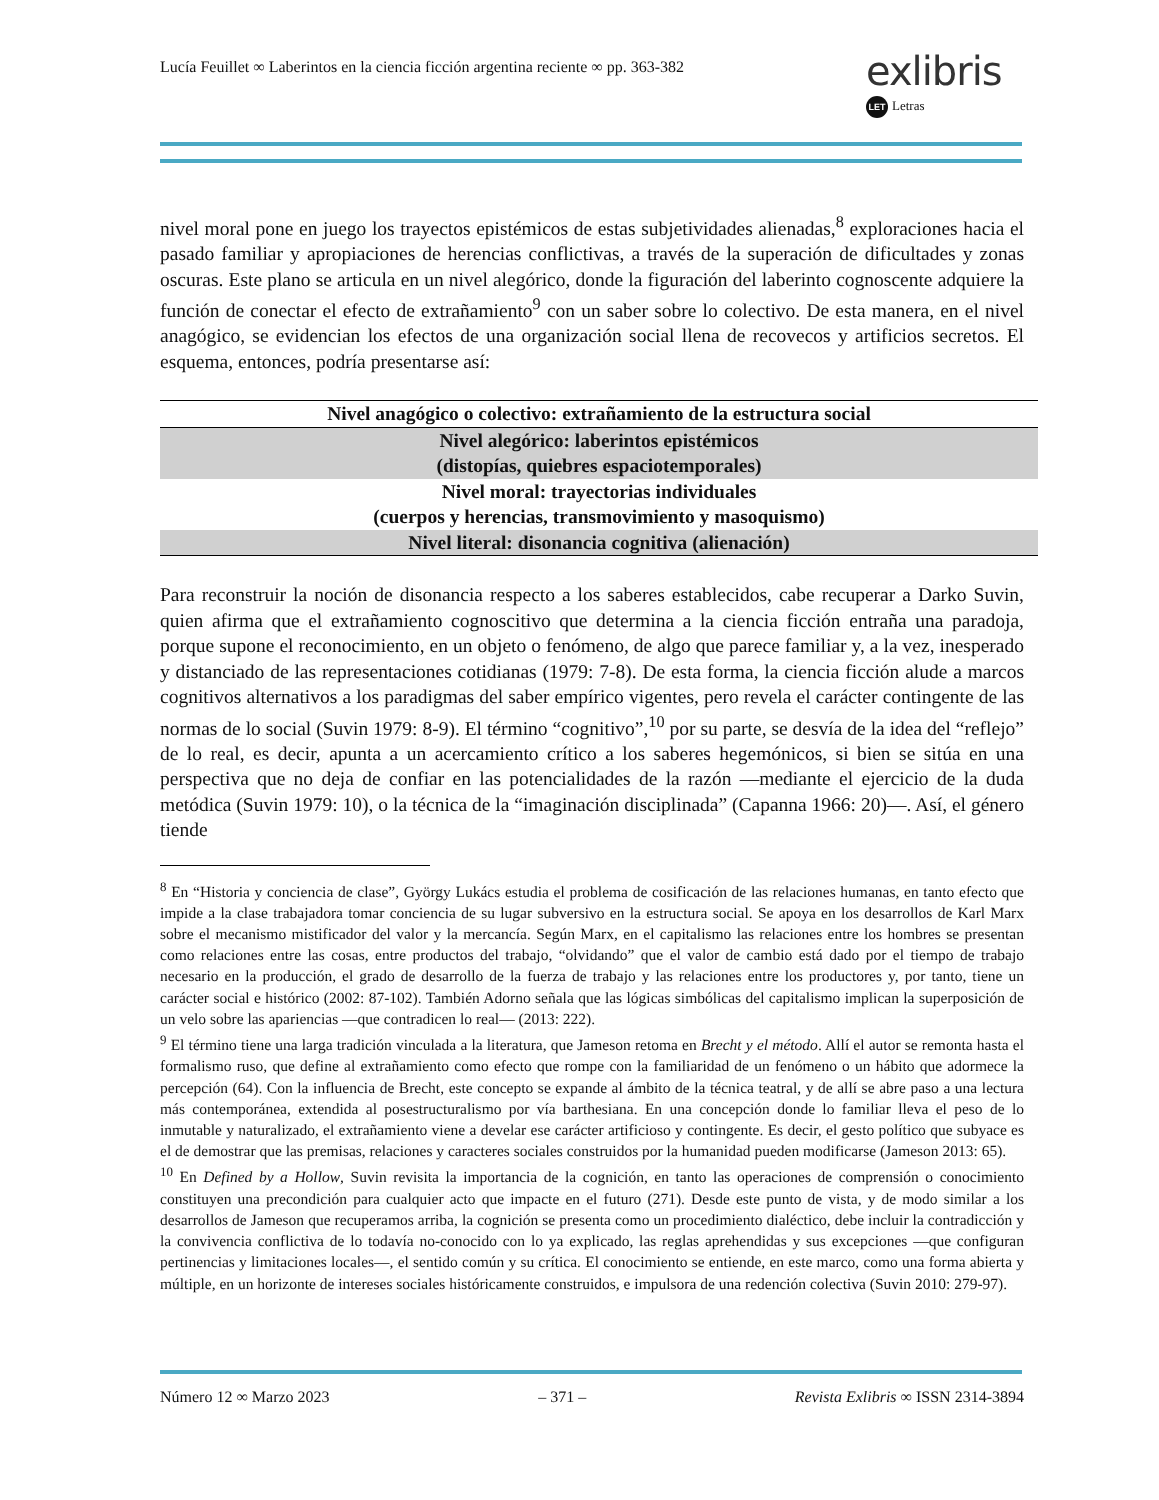Lucía Feuillet ∞ Laberintos en la ciencia ficción argentina reciente ∞ pp. 363-382
exlibris
LET Letras
nivel moral pone en juego los trayectos epistémicos de estas subjetividades alienadas,<sup>8</sup> exploraciones hacia el pasado familiar y apropiaciones de herencias conflictivas, a través de la superación de dificultades y zonas oscuras. Este plano se articula en un nivel alegórico, donde la figuración del laberinto cognoscente adquiere la función de conectar el efecto de extrañamiento<sup>9</sup> con un saber sobre lo colectivo. De esta manera, en el nivel anagógico, se evidencian los efectos de una organización social llena de recovecos y artificios secretos. El esquema, entonces, podría presentarse así:
| Nivel anagógico o colectivo: extrañamiento de la estructura social |
| Nivel alegórico: laberintos epistémicos (distopías, quiebres espaciotemporales) |
| Nivel moral: trayectorias individuales (cuerpos y herencias, transmovimiento y masoquismo) |
| Nivel literal: disonancia cognitiva (alienación) |
Para reconstruir la noción de disonancia respecto a los saberes establecidos, cabe recuperar a Darko Suvin, quien afirma que el extrañamiento cognoscitivo que determina a la ciencia ficción entraña una paradoja, porque supone el reconocimiento, en un objeto o fenómeno, de algo que parece familiar y, a la vez, inesperado y distanciado de las representaciones cotidianas (1979: 7-8). De esta forma, la ciencia ficción alude a marcos cognitivos alternativos a los paradigmas del saber empírico vigentes, pero revela el carácter contingente de las normas de lo social (Suvin 1979: 8-9). El término “cognitivo”,<sup>10</sup> por su parte, se desvía de la idea del “reflejo” de lo real, es decir, apunta a un acercamiento crítico a los saberes hegemónicos, si bien se sitúa en una perspectiva que no deja de confiar en las potencialidades de la razón —mediante el ejercicio de la duda metódica (Suvin 1979: 10), o la técnica de la “imaginación disciplinada” (Capanna 1966: 20)—. Así, el género tiende
<sup>8</sup> En “Historia y conciencia de clase”, György Lukács estudia el problema de cosificación de las relaciones humanas, en tanto efecto que impide a la clase trabajadora tomar conciencia de su lugar subversivo en la estructura social. Se apoya en los desarrollos de Karl Marx sobre el mecanismo mistificador del valor y la mercancía. Según Marx, en el capitalismo las relaciones entre los hombres se presentan como relaciones entre las cosas, entre productos del trabajo, “olvidando” que el valor de cambio está dado por el tiempo de trabajo necesario en la producción, el grado de desarrollo de la fuerza de trabajo y las relaciones entre los productores y, por tanto, tiene un carácter social e histórico (2002: 87-102). También Adorno señala que las lógicas simbólicas del capitalismo implican la superposición de un velo sobre las apariencias —que contradicen lo real— (2013: 222).
<sup>9</sup> El término tiene una larga tradición vinculada a la literatura, que Jameson retoma en Brecht y el método. Allí el autor se remonta hasta el formalismo ruso, que define al extrañamiento como efecto que rompe con la familiaridad de un fenómeno o un hábito que adormece la percepción (64). Con la influencia de Brecht, este concepto se expande al ámbito de la técnica teatral, y de allí se abre paso a una lectura más contemporánea, extendida al posestructuralismo por vía barthesiana. En una concepción donde lo familiar lleva el peso de lo inmutable y naturalizado, el extrañamiento viene a develar ese carácter artificioso y contingente. Es decir, el gesto político que subyace es el de demostrar que las premisas, relaciones y caracteres sociales construidos por la humanidad pueden modificarse (Jameson 2013: 65).
<sup>10</sup> En Defined by a Hollow, Suvin revisita la importancia de la cognición, en tanto las operaciones de comprensión o conocimiento constituyen una precondición para cualquier acto que impacte en el futuro (271). Desde este punto de vista, y de modo similar a los desarrollos de Jameson que recuperamos arriba, la cognición se presenta como un procedimiento dialéctico, debe incluir la contradicción y la convivencia conflictiva de lo todavía no-conocido con lo ya explicado, las reglas aprehendidas y sus excepciones —que configuran pertinencias y limitaciones locales—, el sentido común y su crítica. El conocimiento se entiende, en este marco, como una forma abierta y múltiple, en un horizonte de intereses sociales históricamente construidos, e impulsora de una redención colectiva (Suvin 2010: 279-97).
Número 12 ∞ Marzo 2023 – 371 – Revista Exlibris ∞ ISSN 2314-3894